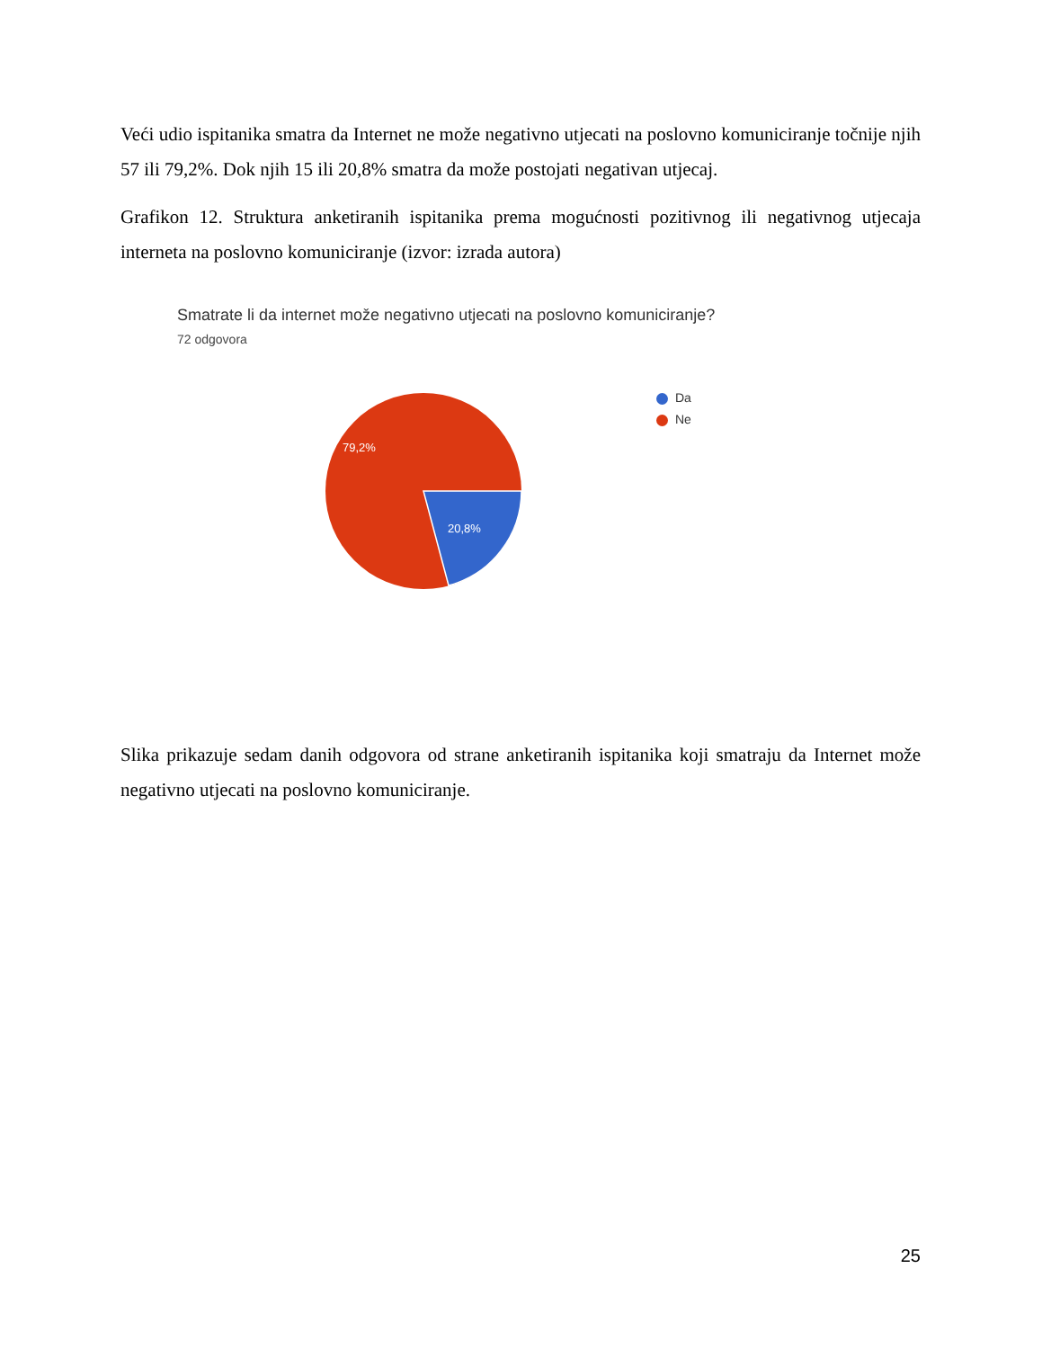Veći udio ispitanika smatra da Internet ne može negativno utjecati na poslovno komuniciranje točnije njih 57 ili 79,2%. Dok njih 15 ili 20,8% smatra da može postojati negativan utjecaj.
Grafikon 12. Struktura anketiranih ispitanika prema mogućnosti pozitivnog ili negativnog utjecaja interneta na poslovno komuniciranje (izvor: izrada autora)
Smatrate li da internet može negativno utjecati na poslovno komuniciranje?
72 odgovora
79,2%
20,8%
Da
Ne
Slika prikazuje sedam danih odgovora od strane anketiranih ispitanika koji smatraju da Internet može negativno utjecati na poslovno komuniciranje.
25